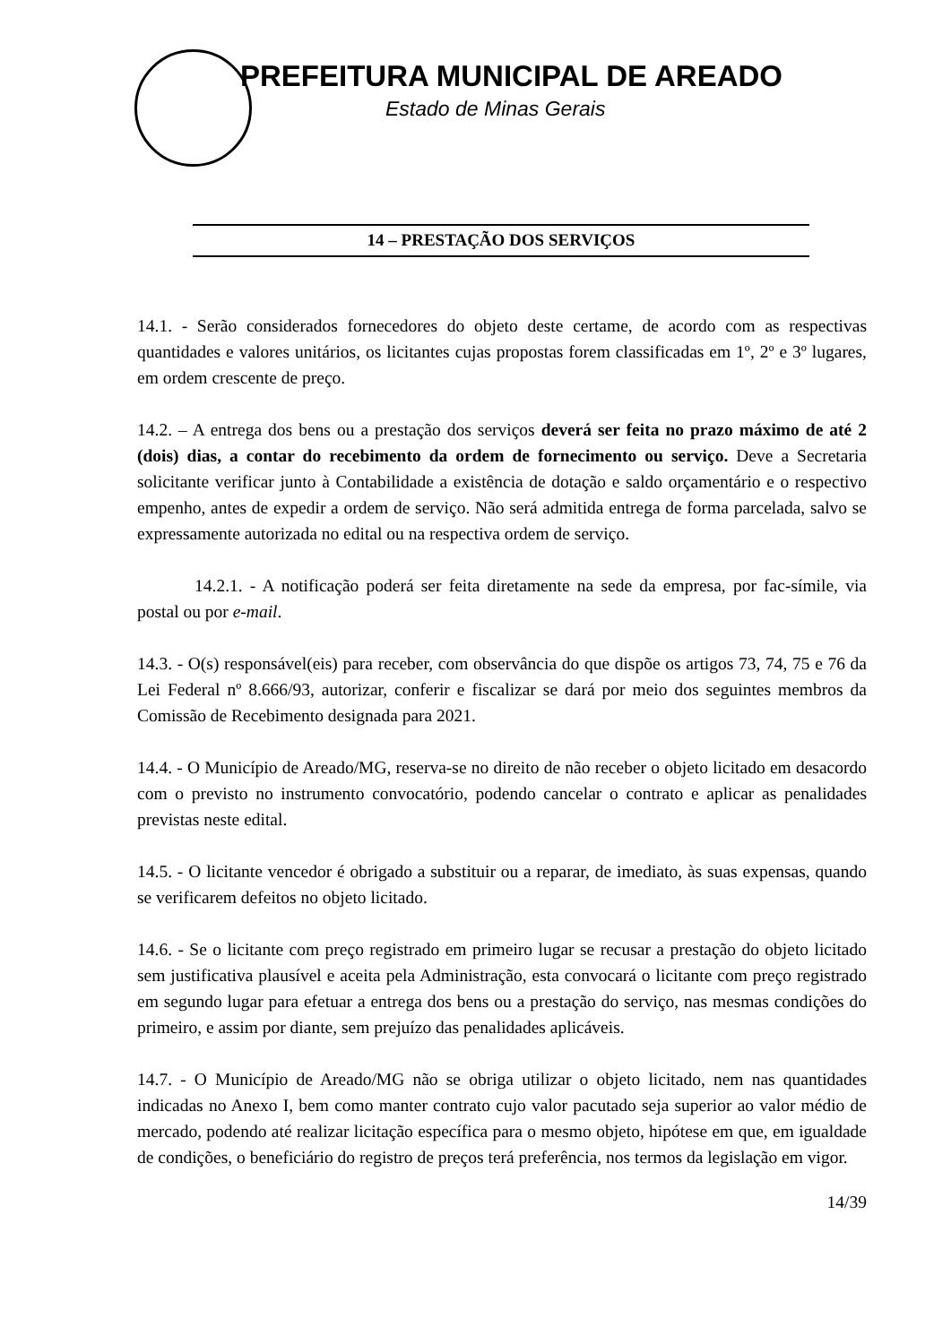PREFEITURA MUNICIPAL DE AREADO
Estado de Minas Gerais
14 – PRESTAÇÃO DOS SERVIÇOS
14.1. - Serão considerados fornecedores do objeto deste certame, de acordo com as respectivas quantidades e valores unitários, os licitantes cujas propostas forem classificadas em 1º, 2º e 3º lugares, em ordem crescente de preço.
14.2. – A entrega dos bens ou a prestação dos serviços deverá ser feita no prazo máximo de até 2 (dois) dias, a contar do recebimento da ordem de fornecimento ou serviço. Deve a Secretaria solicitante verificar junto à Contabilidade a existência de dotação e saldo orçamentário e o respectivo empenho, antes de expedir a ordem de serviço. Não será admitida entrega de forma parcelada, salvo se expressamente autorizada no edital ou na respectiva ordem de serviço.
14.2.1. - A notificação poderá ser feita diretamente na sede da empresa, por fac-símile, via postal ou por e-mail.
14.3. - O(s) responsável(eis) para receber, com observância do que dispõe os artigos 73, 74, 75 e 76 da Lei Federal nº 8.666/93, autorizar, conferir e fiscalizar se dará por meio dos seguintes membros da Comissão de Recebimento designada para 2021.
14.4. - O Município de Areado/MG, reserva-se no direito de não receber o objeto licitado em desacordo com o previsto no instrumento convocatório, podendo cancelar o contrato e aplicar as penalidades previstas neste edital.
14.5. - O licitante vencedor é obrigado a substituir ou a reparar, de imediato, às suas expensas, quando se verificarem defeitos no objeto licitado.
14.6. - Se o licitante com preço registrado em primeiro lugar se recusar a prestação do objeto licitado sem justificativa plausível e aceita pela Administração, esta convocará o licitante com preço registrado em segundo lugar para efetuar a entrega dos bens ou a prestação do serviço, nas mesmas condições do primeiro, e assim por diante, sem prejuízo das penalidades aplicáveis.
14.7. - O Município de Areado/MG não se obriga utilizar o objeto licitado, nem nas quantidades indicadas no Anexo I, bem como manter contrato cujo valor pacutado seja superior ao valor médio de mercado, podendo até realizar licitação específica para o mesmo objeto, hipótese em que, em igualdade de condições, o beneficiário do registro de preços terá preferência, nos termos da legislação em vigor.
14/39